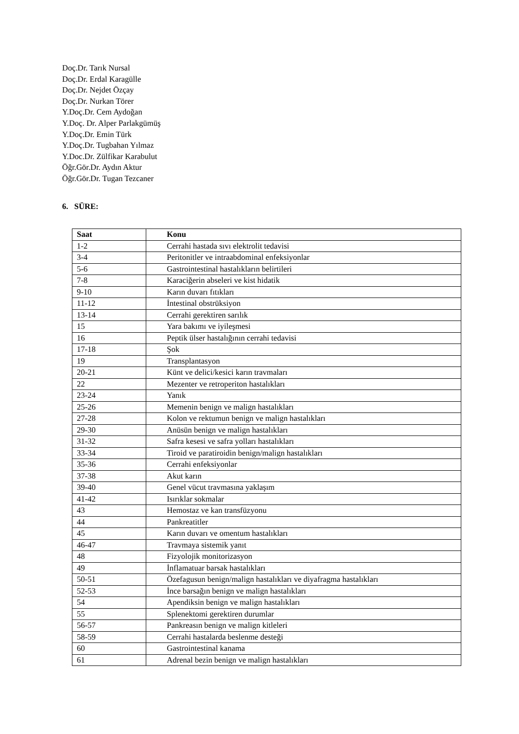Doç.Dr. Tarık Nursal
Doç.Dr. Erdal Karagülle
Doç.Dr. Nejdet Özçay
Doç.Dr. Nurkan Törer
Y.Doç.Dr. Cem Aydoğan
Y.Doç. Dr. Alper Parlakgümüş
Y.Doç.Dr. Emin Türk
Y.Doç.Dr. Tugbahan Yılmaz
Y.Doc.Dr. Zülfikar Karabulut
Öğr.Gör.Dr. Aydın Aktur
Öğr.Gör.Dr. Tugan Tezcaner
6. SÜRE:
| Saat | Konu |
| --- | --- |
| 1-2 | Cerrahi hastada sıvı elektrolit tedavisi |
| 3-4 | Peritonitler ve intraabdominal enfeksiyonlar |
| 5-6 | Gastrointestinal hastalıkların belirtileri |
| 7-8 | Karaciğerin abseleri ve kist hidatik |
| 9-10 | Karın duvarı fıtıkları |
| 11-12 | İntestinal obstrüksiyon |
| 13-14 | Cerrahi gerektiren sarılık |
| 15 | Yara bakımı ve iyileşmesi |
| 16 | Peptik ülser hastalığının cerrahi tedavisi |
| 17-18 | Şok |
| 19 | Transplantasyon |
| 20-21 | Künt ve delici/kesici karın travmaları |
| 22 | Mezenter ve retroperiton hastalıkları |
| 23-24 | Yanık |
| 25-26 | Memenin benign ve malign hastalıkları |
| 27-28 | Kolon ve rektumun benign ve malign hastalıkları |
| 29-30 | Anüsün benign ve malign hastalıkları |
| 31-32 | Safra kesesi ve safra yolları hastalıkları |
| 33-34 | Tiroid ve paratiroidin benign/malign hastalıkları |
| 35-36 | Cerrahi enfeksiyonlar |
| 37-38 | Akut karın |
| 39-40 | Genel vücut travmasına yaklaşım |
| 41-42 | Isırıklar sokmalar |
| 43 | Hemostaz ve kan transfüzyonu |
| 44 | Pankreatitler |
| 45 | Karın duvarı ve omentum hastalıkları |
| 46-47 | Travmaya sistemik yanıt |
| 48 | Fizyolojik monitorizasyon |
| 49 | İnflamatuar barsak hastalıkları |
| 50-51 | Özefagusun benign/malign hastalıkları ve diyafragma hastalıkları |
| 52-53 | İnce barsağın benign ve malign hastalıkları |
| 54 | Apendiksin benign ve malign hastalıkları |
| 55 | Splenektomi gerektiren durumlar |
| 56-57 | Pankreasın benign ve malign kitleleri |
| 58-59 | Cerrahi hastalarda beslenme desteği |
| 60 | Gastrointestinal kanama |
| 61 | Adrenal bezin benign ve malign hastalıkları |